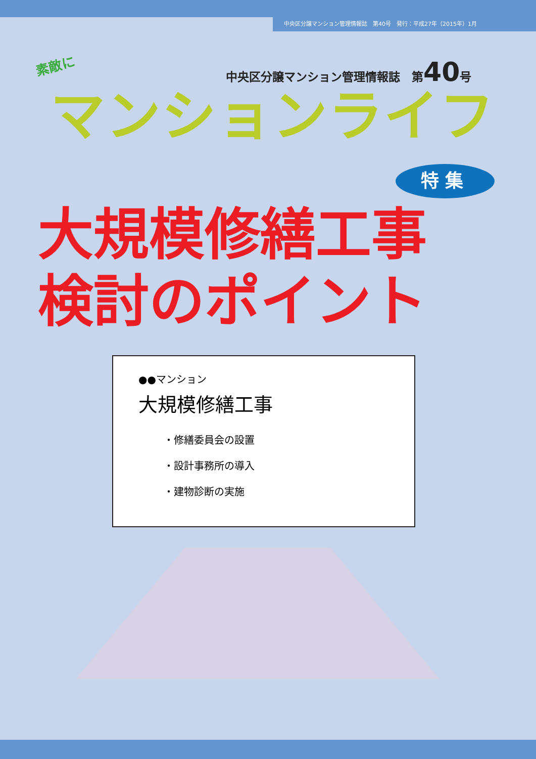中央区分譲マンション管理情報誌　第40号　発行：平成27年（2015年）1月
素敵に
中央区分譲マンション管理情報誌　第40号
マンションライフ
特集
大規模修繕工事
検討のポイント
●●マンション
大規模修繕工事
・修繕委員会の設置
・設計事務所の導入
・建物診断の実施